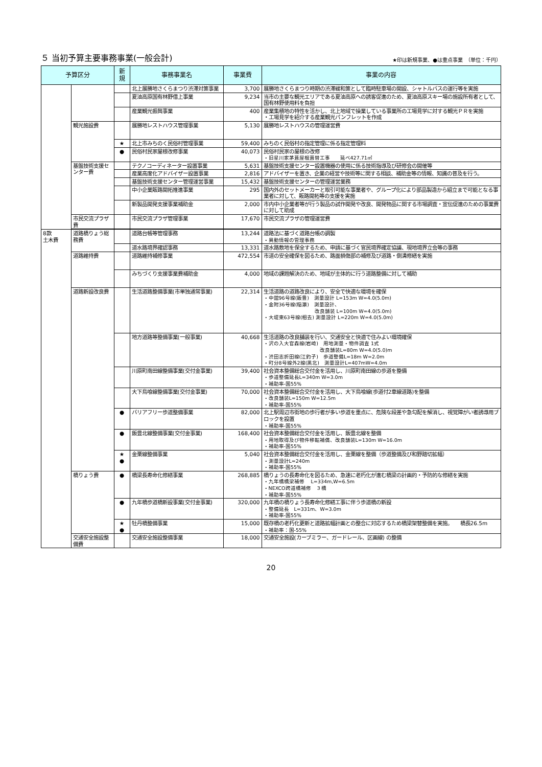５ 当初予算主要事務事業(一般会計)
★印は新規事業、●は重点事業　（単位：千円）
| 予算区分 | | 新 規 | 事務事業名 | 事業費 | 事業の内容 |
| --- | --- | --- | --- | --- | --- |
| | | | 北上展勝地さくらまつり渋滞対策事業 | 3,700 | 展勝地さくらまつり時期の渋滞緩和策として臨時駐車場の開設、シャトルバスの運行等を実施 |
| | | | 夏油高原国有林野借上事業 | 9,234 | 当市の主要な観光エリアである夏油高原への誘客促進のため、夏油高原スキー場の施設所有者として、国有林野使用料を負担 |
| | | | 産業観光振興事業 | 400 | 産業集積地の特性を活かし、北上地域で操業している事業所の工場見学に対する観光ＰＲを実施 ・工場見学を紹介する産業観光パンフレットを作成 |
| | 観光施設費 | | 展勝地レストハウス管理事業 | 5,130 | 展勝地レストハウスの管理運営費 |
| | | ★ | 北上市みちのく民俗村管理事業 | 59,400 | みちのく民俗村の指定管理に係る指定管理料 |
| | | ● | 民俗村民家屋根改修事業 | 40,073 | 民俗村民家の屋根の改修 ・旧星川家茅葺屋根葺替工事 延べ427.71㎡ |
| | 基盤技術支援センター費 | | テクノコーディネーター設置事業 | 5,631 | 基盤技術支援センター設置機器の使用に係る技術指導及び研修会の開催等 |
| | | | 産業高度化アドバイザー設置事業 | 2,816 | アドバイザーを置き、企業の経営や技術等に関する相談、補助金等の情報、知識の普及を行う。 |
| | | | 基盤技術支援センター管理運営事業 | 15,432 | 基盤技術支援センターの管理運営業務 |
| | | | 中小企業販路開拓推進事業 | 295 | 国内外のセットメーカーと取引可能な事業者や、グループ化により部品製造から組立まで可能となる事業者に対して、販路開拓等の支援を実施 |
| | | | 新製品開発支援事業補助金 | 2,000 | 市内中小企業者等が行う製品の試作開発や改良、開発物品に関する市場調査・宣伝促進のための事業費に対して助成 |
| | 市民交流プラザ費 | | 市民交流プラザ管理事業 | 17,670 | 市民交流プラザの管理運営費 |
| 8款 土木費 | 道路橋りょう総務費 | | 道路台帳等管理事務 | 13,244 | 道路法に基づく道路台帳の調製 ・異動情報の管理事務 |
| | | | 道水路境界確認事務 | 13,331 | 道水路敷地を保全するため、申請に基づく官民境界確定協議、現地境界立会等の事務 |
| | 道路維持費 | | 道路維持補修事業 | 472,554 | 市道の安全確保を図るため、路面損傷部の補修及び道路・側溝修繕を実施 |
| | | | みちづくり支援事業費補助金 | 4,000 | 地域の課題解決のため、地域が主体的に行う道路整備に対して補助 |
| | 道路新設改良費 | | 生活道路整備事業(市単独通常事業) | 22,314 | 生活道路の道路改良により、安全で快適な環境を確保 ・中舘96号線(飯豊) 測量設計 L=153m W=4.0(5.0m) ・金附36号線(稲瀬) 測量設計、 改良舗装 L=100m W=4.0(5.0m) ・大堤東63号線(相去) 測量設計 L=220m W=4.0(5.0m) |
| | | | 地方道路等整備事業(一般事業) | 40,668 | 生活道路の改良舗装を行い、交通安全と快適で住みよい環境確保 ・沢の入大官森線(岩崎) 用地測量・物件調査 1式 改良舗装L=80m W=4.0(5.0)m ・渋田志折田線(江釣子) 歩道整備L=18m W=2.0m ・町分8号線外2線(黒北) 測量設計L=407mW=4.0m |
| | | | 川原町南田線整備事業(交付金事業) | 39,400 | 社会資本整備総合交付金を活用し、川原町南田線の歩道を整備 ・歩道整備延長L=340m W=3.0m ・補助率-国55% |
| | | | 大下鳥喰線整備事業(交付金事業) | 70,000 | 社会資本整備総合交付金を活用し、大下鳥喰線(歩道付2車線道路)を整備 ・改良舗装L=150m W=12.5m ・補助率-国55% |
| | | ● | バリアフリー歩道整備事業 | 82,000 | 北上駅周辺市街地の歩行者が多い歩道を重点に、危険な段差や急勾配を解消し、視覚障がい者誘導用ブロックを設置 ・補助率-国55% |
| | | ● | 飯豊北線整備事業(交付金事業) | 168,400 | 社会資本整備総合交付金を活用し、飯豊北線を整備 ・用地取得及び物件移転補償、改良舗装L=130m W=16.0m ・補助率-国55% |
| | | ★ ● | 金栗線整備事業 | 5,040 | 社会資本整備総合交付金を活用し、金栗線を整備（歩道整備及び和野踏切拡幅） ・測量設計L=240m ・補助率-国55% |
| | 橋りょう費 | ● | 橋梁長寿命化修繕事業 | 268,885 | 橋りょうの長寿命化を図るため、急速に老朽化が進む橋梁の計画的・予防的な修繕を実施 ・九年橋橋梁補修 L=334m,W=6.5m ・NEXCO跨道橋補修 ３橋 ・補助率-国55% |
| | | ● | 九年橋歩道橋新設事業(交付金事業) | 320,000 | 九年橋の橋りょう長寿命化修繕工事に伴う歩道橋の新設 ・整備延長 L=331m、W=3.0m ・補助率-国55% |
| | | ★ ● | 牡丹橋整備事業 | 15,000 | 既存橋の老朽化更新と道路拡幅計画との整合に対応するため橋梁架替整備を実施。 橋長26.5m ・補助率：国-55% |
| | 交通安全施設整備費 | | 交通安全施設整備事業 | 18,000 | 交通安全施設(カーブミラー、ガードレール、区画線) の整備 |
20